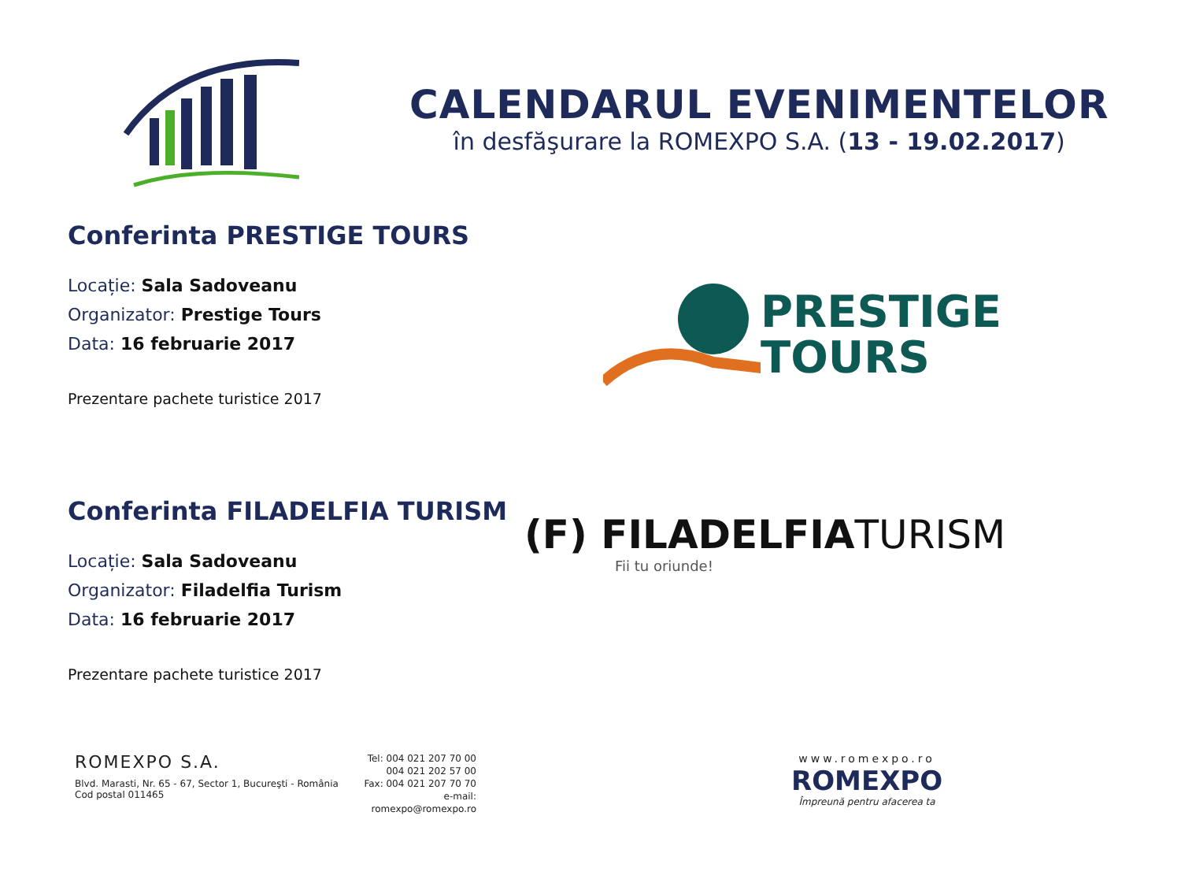CALENDARUL EVENIMENTELOR
în desfăşurare la ROMEXPO S.A. (13 - 19.02.2017)
Conferinta PRESTIGE TOURS
Locație: Sala Sadoveanu
Organizator: Prestige Tours
Data: 16 februarie 2017
Prezentare pachete turistice 2017
PRESTIGE
TOURS
Conferinta FILADELFIA TURISM
Locație: Sala Sadoveanu
Organizator: Filadelfia Turism
Data: 16 februarie 2017
Prezentare pachete turistice 2017
(F) FILADELFIATURISM
Fii tu oriunde!
ROMEXPO S.A.
Blvd. Marasti, Nr. 65 - 67, Sector 1, Bucureşti - România
Cod postal 011465
Tel: 004 021 207 70 00
004 021 202 57 00
Fax: 004 021 207 70 70
e-mail: romexpo@romexpo.ro
www.romexpo.ro
ROMEXPO
Împreună pentru afacerea ta